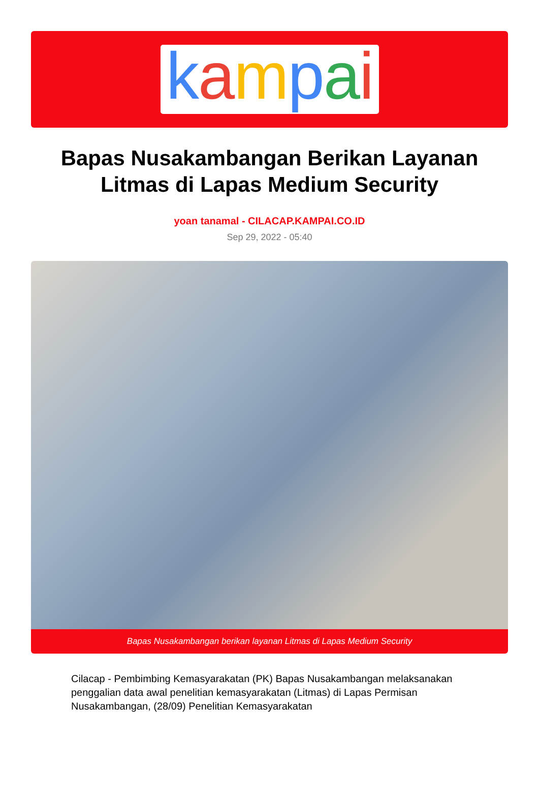kampai
Bapas Nusakambangan Berikan Layanan Litmas di Lapas Medium Security
yoan tanamal - CILACAP.KAMPAI.CO.ID
Sep 29, 2022 - 05:40
Bapas Nusakambangan berikan layanan Litmas di Lapas Medium Security
Cilacap - Pembimbing Kemasyarakatan (PK) Bapas Nusakambangan melaksanakan penggalian data awal penelitian kemasyarakatan (Litmas) di Lapas Permisan Nusakambangan, (28/09) Penelitian Kemasyarakatan